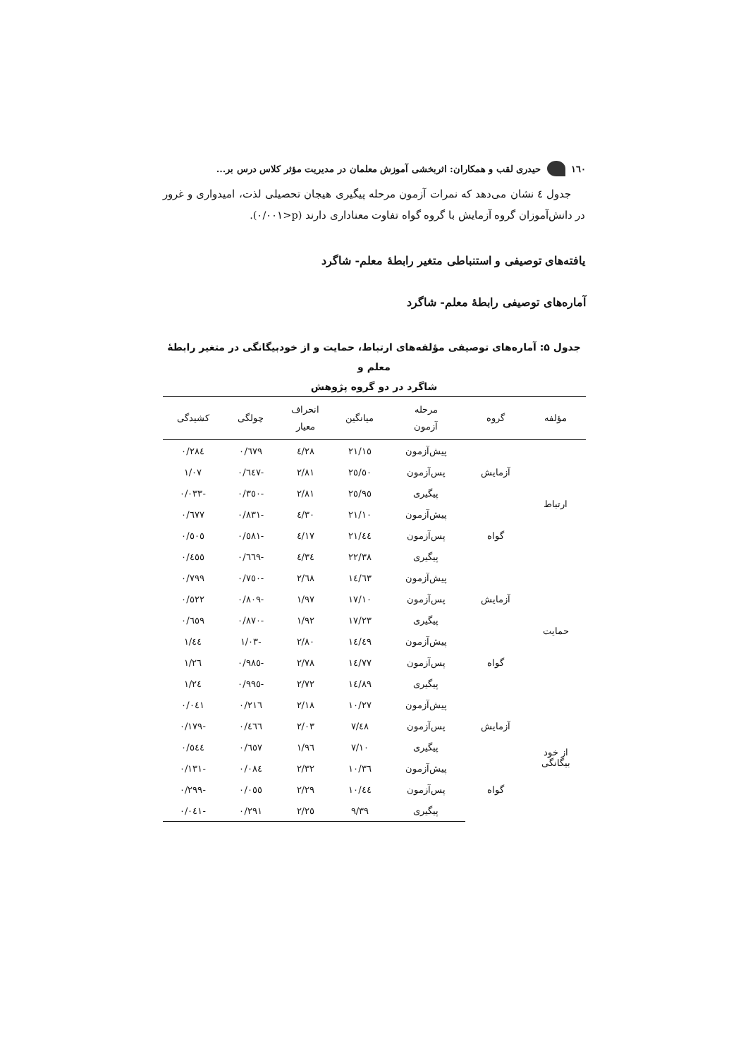١٦٠ حیدری لقب و همکاران: اثربخشی آموزش معلمان در مدیریت مؤثر کلاس درس بر...
جدول ٤ نشان می‌دهد که نمرات آزمون مرحله پیگیری هیجان تحصیلی لذت، امیدواری و غرور در دانش‌آموزان گروه آزمایش با گروه گواه تفاوت معناداری دارند (p<٠/٠٠١).
یافته‌های توصیفی و استنباطی متغیر رابطهٔ معلم- شاگرد
آماره‌های توصیفی رابطهٔ معلم- شاگرد
جدول ۵: آماره‌های توصیفی مؤلفه‌های ارتباط، حمایت و از خودبیگانگی در متغیر رابطهٔ معلم و
شاگرد در دو گروه پژوهش
| مؤلفه | گروه | مرحله آزمون | میانگین | انحراف معیار | چولگی | کشیدگی |
| --- | --- | --- | --- | --- | --- | --- |
| ارتباط | آزمایش | پیش‌آزمون | ٢١/١٥ | ٤/٢٨ | ٠/٦٧٩ | ٠/٢٨٤ |
| | | پس‌آزمون | ٢٥/٥٠ | ٢/٨١ | -٠/٦٤٧ | ١/٠٧ |
| | | پیگیری | ٢٥/٩٥ | ٢/٨١ | -٠/٣٥٠ | -٠/٠٣٣ |
| | گواه | پیش‌آزمون | ٢١/١٠ | ٤/٣٠ | -٠/٨٣١ | ٠/٦٧٧ |
| | | پس‌آزمون | ٢١/٤٤ | ٤/١٧ | -٠/٥٨١ | ٠/٥٠٥ |
| | | پیگیری | ٢٢/٣٨ | ٤/٣٤ | -٠/٦٦٩ | ٠/٤٥٥ |
| حمایت | آزمایش | پیش‌آزمون | ١٤/٦٣ | ٢/٦٨ | -٠/٧٥٠ | ٠/٧٩٩ |
| | | پس‌آزمون | ١٧/١٠ | ١/٩٧ | -٠/٨٠٩ | ٠/٥٢٢ |
| | | پیگیری | ١٧/٢٣ | ١/٩٢ | -٠/٨٧٠ | ٠/٦٥٩ |
| | گواه | پیش‌آزمون | ١٤/٤٩ | ٢/٨٠ | -١/٠٣ | ١/٤٤ |
| | | پس‌آزمون | ١٤/٧٧ | ٢/٧٨ | -٠/٩٨٥ | ١/٢٦ |
| | | پیگیری | ١٤/٨٩ | ٢/٧٢ | -٠/٩٩٥ | ١/٢٤ |
| از خود بیگانگی | آزمایش | پیش‌آزمون | ١٠/٢٧ | ٢/١٨ | ٠/٢١٦ | ٠/٠٤١ |
| | | پس‌آزمون | ٧/٤٨ | ٢/٠٣ | ٠/٤٦٦ | -٠/١٧٩ |
| | | پیگیری | ٧/١٠ | ١/٩٦ | ٠/٦٥٧ | ٠/٥٤٤ |
| | گواه | پیش‌آزمون | ١٠/٣٦ | ٢/٣٢ | ٠/٠٨٤ | -٠/١٣١ |
| | | پس‌آزمون | ١٠/٤٤ | ٢/٢٩ | ٠/٠٥٥ | -٠/٢٩٩ |
| | | پیگیری | ٩/٣٩ | ٢/٢٥ | ٠/٢٩١ | -٠/٠٤١ |